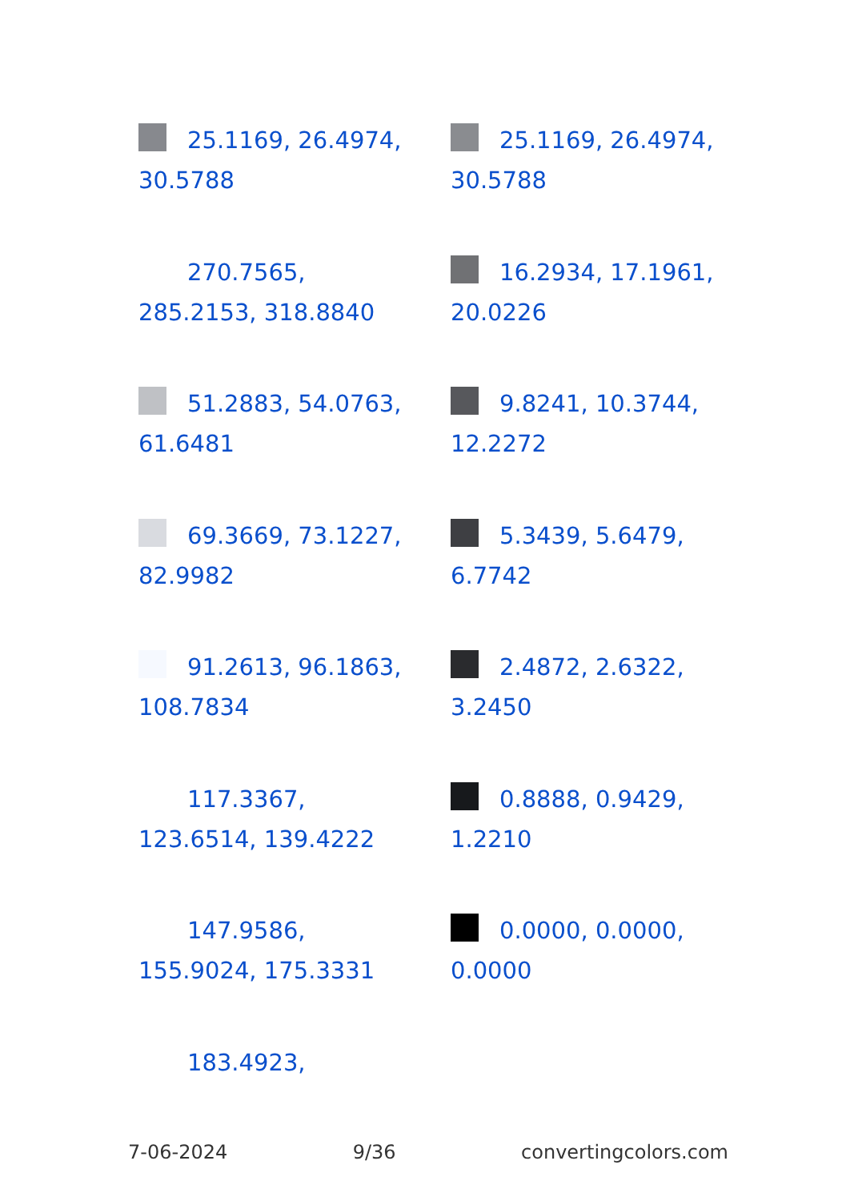25.1169, 26.4974, 30.5788
25.1169, 26.4974, 30.5788
270.7565, 285.2153, 318.8840
16.2934, 17.1961, 20.0226
51.2883, 54.0763, 61.6481
9.8241, 10.3744, 12.2272
69.3669, 73.1227, 82.9982
5.3439, 5.6479, 6.7742
91.2613, 96.1863, 108.7834
2.4872, 2.6322, 3.2450
117.3367, 123.6514, 139.4222
0.8888, 0.9429, 1.2210
147.9586, 155.9024, 175.3331
0.0000, 0.0000, 0.0000
183.4923,
7-06-2024 9/36 convertingcolors.com